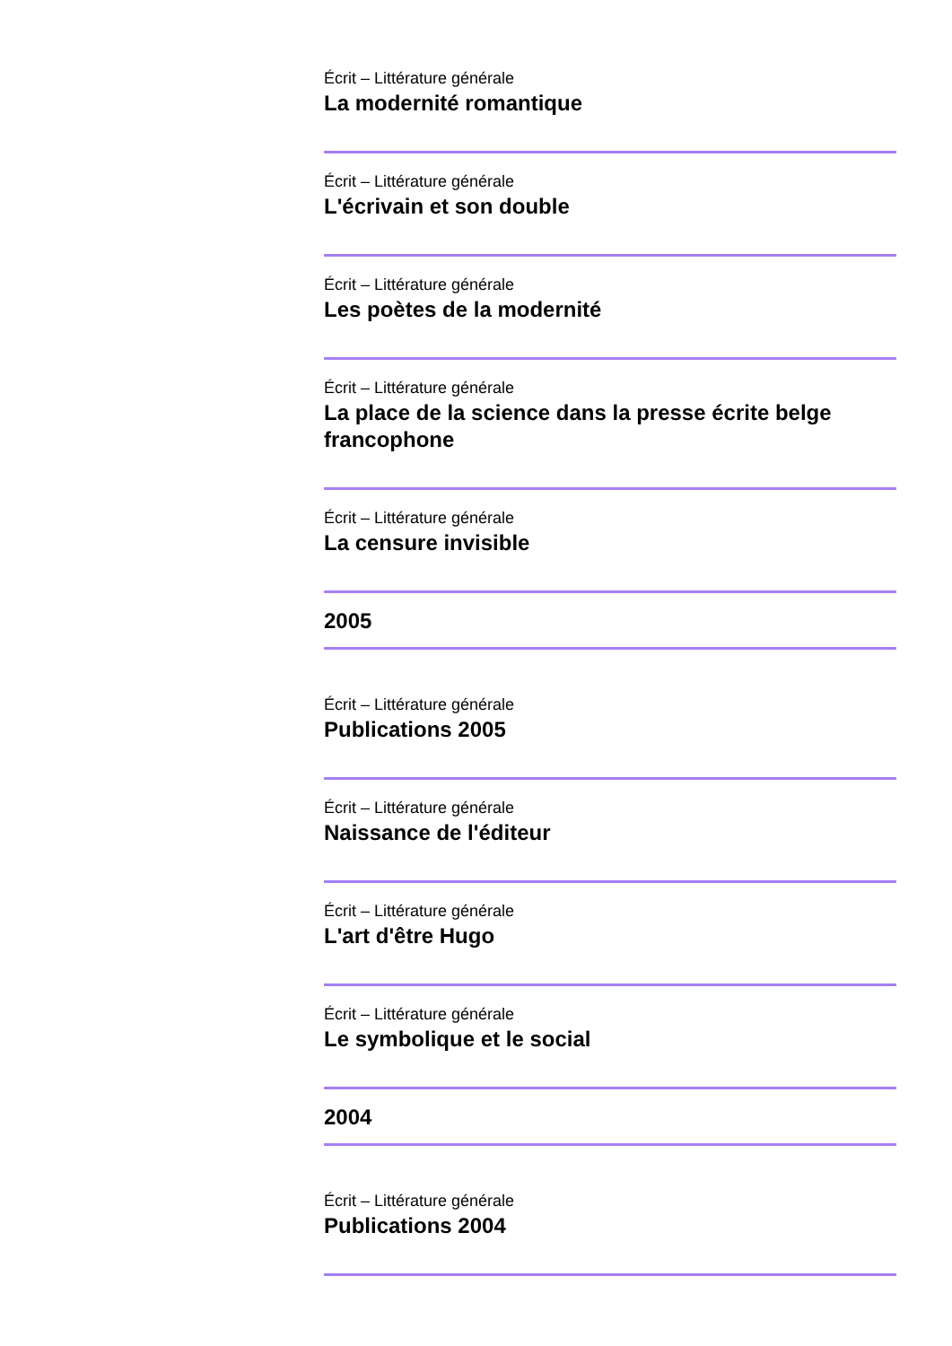Écrit – Littérature générale
La modernité romantique
Écrit – Littérature générale
L'écrivain et son double
Écrit – Littérature générale
Les poètes de la modernité
Écrit – Littérature générale
La place de la science dans la presse écrite belge francophone
Écrit – Littérature générale
La censure invisible
2005
Écrit – Littérature générale
Publications 2005
Écrit – Littérature générale
Naissance de l'éditeur
Écrit – Littérature générale
L'art d'être Hugo
Écrit – Littérature générale
Le symbolique et le social
2004
Écrit – Littérature générale
Publications 2004